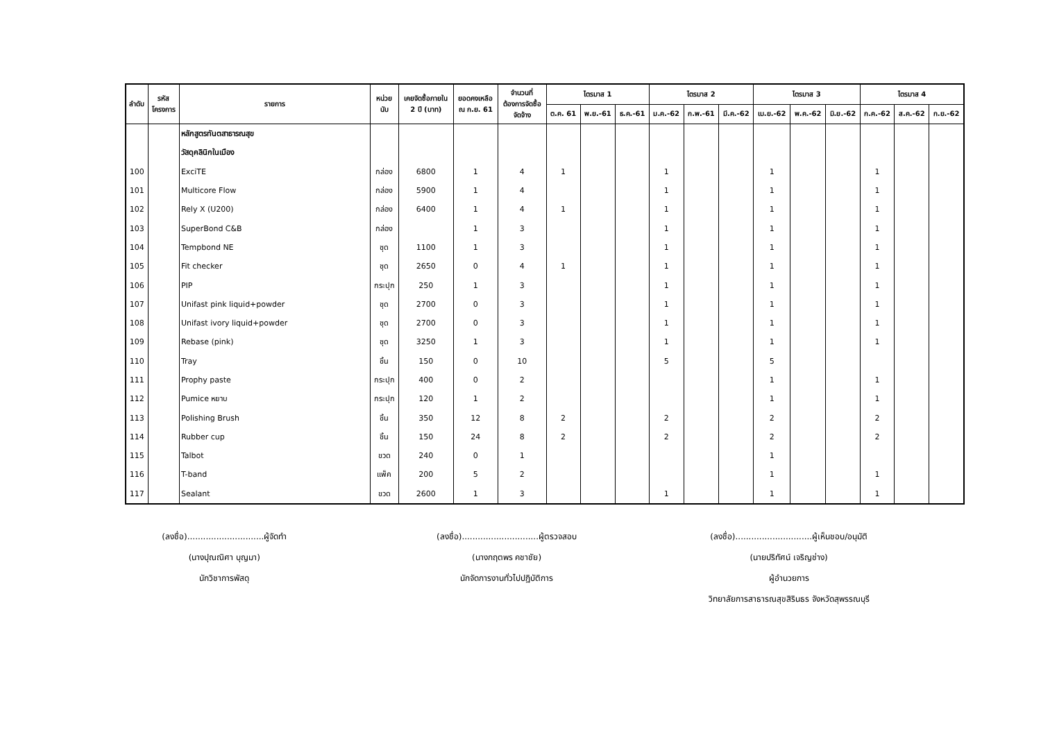| ลำดับ | รหัส โครงการ | รายการ | หน่วย นับ | เคยจัดซื้อภายใน 2 ปี (บาท) | ยอดคงเหลือ ณ ก.ย. 61 | จำนวนที่ ต้องการจัดซื้อ จัดจ้าง | ไตรมาส 1 | | | ไตรมาส 2 | | | ไตรมาส 3 | | | ไตรมาส 4 | | |
| --- | --- | --- | --- | --- | --- | --- | --- | --- | --- | --- | --- | --- | --- | --- | --- | --- | --- | --- |
| | | | | | | | ต.ค. 61 | พ.ย.-61 | ธ.ค.-61 | ม.ค.-62 | ก.พ.-61 | มี.ค.-62 | เม.ย.-62 | พ.ค.-62 | มิ.ย.-62 | ก.ค.-62 | ส.ค.-62 | ก.ย.-62 |
| | | หลักสูตรทันตสาธารณสุข | | | | | | | | | | | | | | | | |
| | | วัสดุคลินิกในเมือง | | | | | | | | | | | | | | | | |
| 100 | | ExciTE | กล่อง | 6800 | 1 | 4 | 1 | | | 1 | | | 1 | | | 1 | | |
| 101 | | Multicore Flow | กล่อง | 5900 | 1 | 4 | | | | 1 | | | 1 | | | 1 | | |
| 102 | | Rely X (U200) | กล่อง | 6400 | 1 | 4 | 1 | | | 1 | | | 1 | | | 1 | | |
| 103 | | SuperBond C&B | กล่อง | | 1 | 3 | | | | 1 | | | 1 | | | 1 | | |
| 104 | | Tempbond NE | ชุด | 1100 | 1 | 3 | | | | 1 | | | 1 | | | 1 | | |
| 105 | | Fit checker | ชุด | 2650 | 0 | 4 | 1 | | | 1 | | | 1 | | | 1 | | |
| 106 | | PIP | กระปุก | 250 | 1 | 3 | | | | 1 | | | 1 | | | 1 | | |
| 107 | | Unifast pink liquid+powder | ชุด | 2700 | 0 | 3 | | | | 1 | | | 1 | | | 1 | | |
| 108 | | Unifast ivory liquid+powder | ชุด | 2700 | 0 | 3 | | | | 1 | | | 1 | | | 1 | | |
| 109 | | Rebase (pink) | ชุด | 3250 | 1 | 3 | | | | 1 | | | 1 | | | 1 | | |
| 110 | | Tray | ชิ้น | 150 | 0 | 10 | | | | 5 | | | 5 | | | | | |
| 111 | | Prophy paste | กระปุก | 400 | 0 | 2 | | | | | | | 1 | | | 1 | | |
| 112 | | Pumice หยาบ | กระปุก | 120 | 1 | 2 | | | | | | | 1 | | | 1 | | |
| 113 | | Polishing Brush | ชิ้น | 350 | 12 | 8 | 2 | | | 2 | | | 2 | | | 2 | | |
| 114 | | Rubber cup | ชิ้น | 150 | 24 | 8 | 2 | | | 2 | | | 2 | | | 2 | | |
| 115 | | Talbot | ขวด | 240 | 0 | 1 | | | | | | | 1 | | | | | |
| 116 | | T-band | แพ็ค | 200 | 5 | 2 | | | | | | | 1 | | | 1 | | |
| 117 | | Sealant | ขวด | 2600 | 1 | 3 | | | | 1 | | | 1 | | | 1 | | |
(ลงชื่อ).............................ผู้จัดทำ
(นางปุณณิศา บุญมา)
นักวิชาการพัสดุ
(ลงชื่อ).............................ผู้ตรวจสอบ
(นางกฤตพร คชาชัย)
นักจัดการงานทั่วไปปฏิบัติการ
(ลงชื่อ).............................ผู้เห็นชอบ/อนุมัติ
(นายปริทัศน์ เจริญช่าง)
ผู้อำนวยการ
วิทยาลัยการสาธารณสุขสิรินธร จังหวัดสุพรรณบุรี